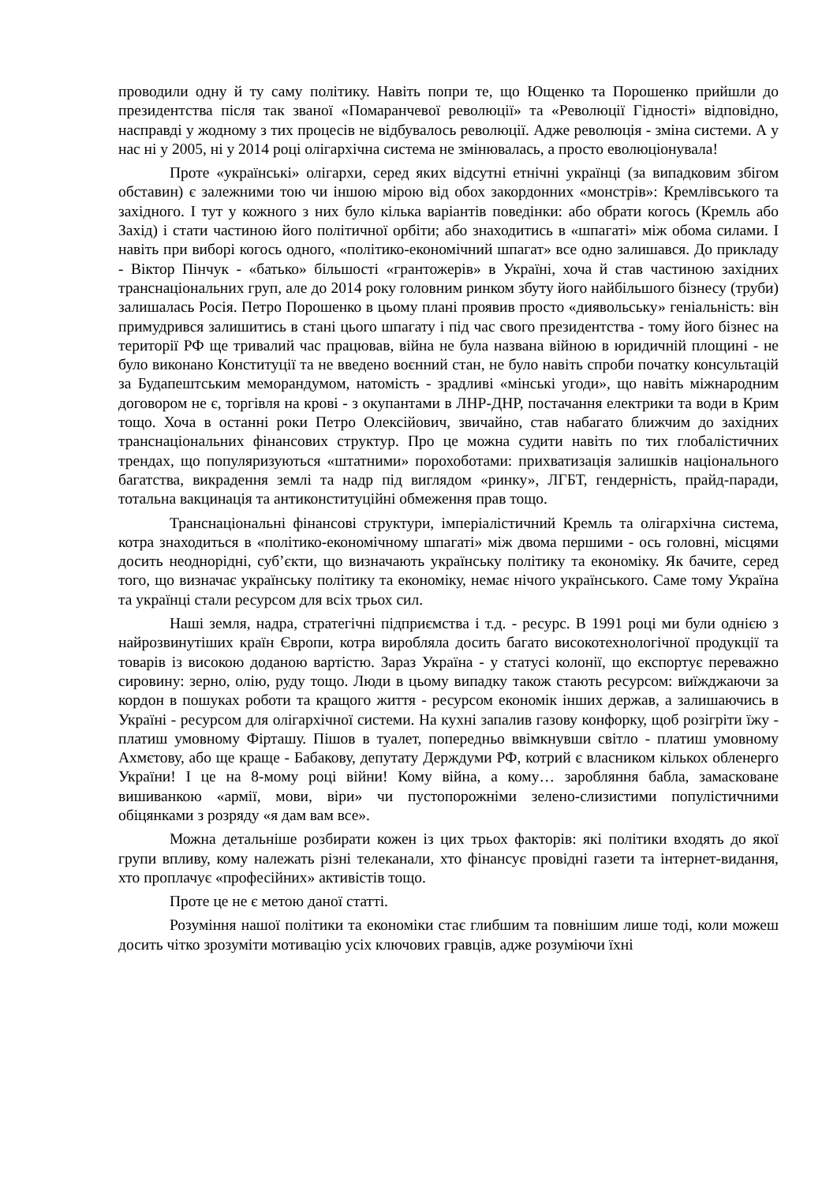проводили одну й ту саму політику. Навіть попри те, що Ющенко та Порошенко прийшли до президентства після так званої «Помаранчевої революції» та «Революції Гідності» відповідно, насправді у жодному з тих процесів не відбувалось революції. Адже революція - зміна системи. А у нас ні у 2005, ні у 2014 році олігархічна система не змінювалась, а просто еволюціонувала!
Проте «українські» олігархи, серед яких відсутні етнічні українці (за випадковим збігом обставин) є залежними тою чи іншою мірою від обох закордонних «монстрів»: Кремлівського та західного. І тут у кожного з них було кілька варіантів поведінки: або обрати когось (Кремль або Захід) і стати частиною його політичної орбіти; або знаходитись в «шпагаті» між обома силами. І навіть при виборі когось одного, «політико-економічний шпагат» все одно залишався. До прикладу - Віктор Пінчук - «батько» більшості «грантожерів» в Україні, хоча й став частиною західних транснаціональних груп, але до 2014 року головним ринком збуту його найбільшого бізнесу (труби) залишалась Росія. Петро Порошенко в цьому плані проявив просто «диявольську» геніальність: він примудрився залишитись в стані цього шпагату і під час свого президентства - тому його бізнес на території РФ ще тривалий час працював, війна не була названа війною в юридичній площині - не було виконано Конституції та не введено воєнний стан, не було навіть спроби початку консультацій за Будапештським меморандумом, натомість - зрадливі «мінські угоди», що навіть міжнародним договором не є, торгівля на крові - з окупантами в ЛНР-ДНР, постачання електрики та води в Крим тощо. Хоча в останні роки Петро Олексійович, звичайно, став набагато ближчим до західних транснаціональних фінансових структур. Про це можна судити навіть по тих глобалістичних трендах, що популяризуються «штатними» порохоботами: прихватизація залишків національного багатства, викрадення землі та надр під виглядом «ринку», ЛГБТ, гендерність, прайд-паради, тотальна вакцинація та антиконституційні обмеження прав тощо.
Транснаціональні фінансові структури, імперіалістичний Кремль та олігархічна система, котра знаходиться в «політико-економічному шпагаті» між двома першими - ось головні, місцями досить неоднорідні, суб’єкти, що визначають українську політику та економіку. Як бачите, серед того, що визначає українську політику та економіку, немає нічого українського. Саме тому Україна та українці стали ресурсом для всіх трьох сил.
Наші земля, надра, стратегічні підприємства і т.д. - ресурс. В 1991 році ми були однією з найрозвинутіших країн Європи, котра виробляла досить багато високотехнологічної продукції та товарів із високою доданою вартістю. Зараз Україна - у статусі колонії, що експортує переважно сировину: зерно, олію, руду тощо. Люди в цьому випадку також стають ресурсом: виїжджаючи за кордон в пошуках роботи та кращого життя - ресурсом економік інших держав, а залишаючись в Україні - ресурсом для олігархічної системи. На кухні запалив газову конфорку, щоб розігріти їжу - платиш умовному Фірташу. Пішов в туалет, попередньо ввімкнувши світло - платиш умовному Ахмєтову, або ще краще - Бабакову, депутату Держдуми РФ, котрий є власником кількох обленерго України! І це на 8-мому році війни! Кому війна, а кому… заробляння бабла, замасковане вишиванкою «армії, мови, віри» чи пустопорожніми зелено-слизистими популістичними обіцянками з розряду «я дам вам все».
Можна детальніше розбирати кожен із цих трьох факторів: які політики входять до якої групи впливу, кому належать різні телеканали, хто фінансує провідні газети та інтернет-видання, хто проплачує «професійних» активістів тощо.
Проте це не є метою даної статті.
Розуміння нашої політики та економіки стає глибшим та повнішим лише тоді, коли можеш досить чітко зрозуміти мотивацію усіх ключових гравців, адже розуміючи їхні